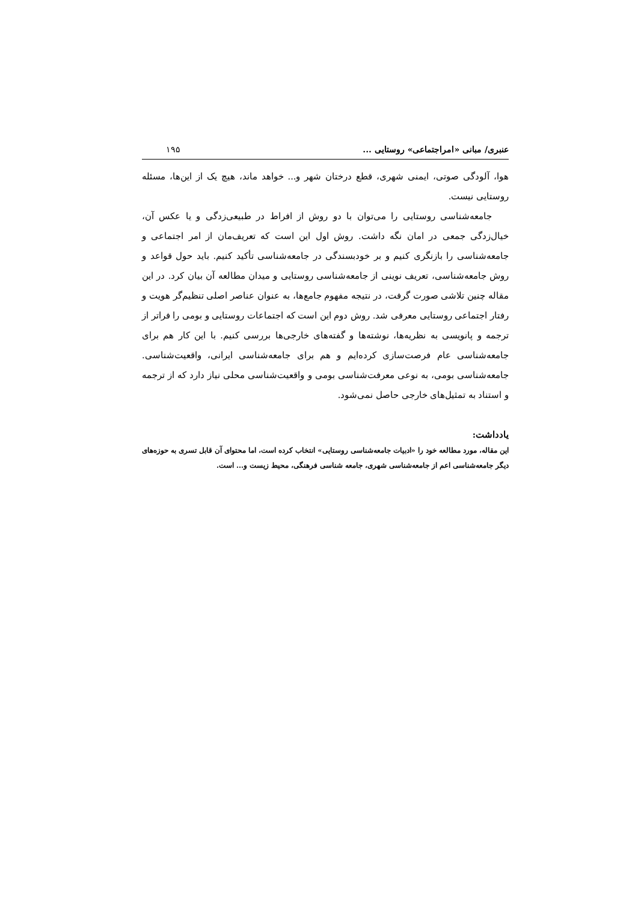عنبری/ مبانی «امراجتماعی» روستایی ... ۱۹۵
هوا، آلودگی صوتی، ایمنی شهری، قطع درختان شهر و... خواهد ماند، هیچ یک از این‌ها، مسئله روستایی نیست.
جامعه‌شناسی روستایی را می‌توان با دو روش از افراط در طبیعی‌زدگی و یا عکس آن، خیال‌زدگی جمعی در امان نگه داشت. روش اول این است که تعریف‌مان از امر اجتماعی و جامعه‌شناسی را بازنگری کنیم و بر خودبسندگی در جامعه‌شناسی تأکید کنیم. باید حول قواعد و روش جامعه‌شناسی، تعریف نوینی از جامعه‌شناسی روستایی و میدان مطالعه آن بیان کرد. در این مقاله چنین تلاشی صورت گرفت، در نتیجه مفهوم جامع‌ها، به عنوان عناصر اصلی تنظیم‌گر هویت و رفتار اجتماعی روستایی معرفی شد. روش دوم این است که اجتماعات روستایی و بومی را فراتر از ترجمه و پانویسی به نظریه‌ها، نوشته‌ها و گفته‌های خارجی‌ها بررسی کنیم. با این کار هم برای جامعه‌شناسی عام فرصت‌سازی کرده‌ایم و هم برای جامعه‌شناسی ایرانی، واقعیت‌شناسی. جامعه‌شناسی بومی، به نوعی معرفت‌شناسی بومی و واقعیت‌شناسی محلی نیاز دارد که از ترجمه و استناد به تمثیل‌های خارجی حاصل نمی‌شود.
یادداشت:
این مقاله، مورد مطالعه خود را «ادبیات جامعه‌شناسی روستایی» انتخاب کرده است، اما محتوای آن قابل تسری به حوزه‌های دیگر جامعه‌شناسی اعم از جامعه‌شناسی شهری، جامعه شناسی فرهنگی، محیط زیست و... است.